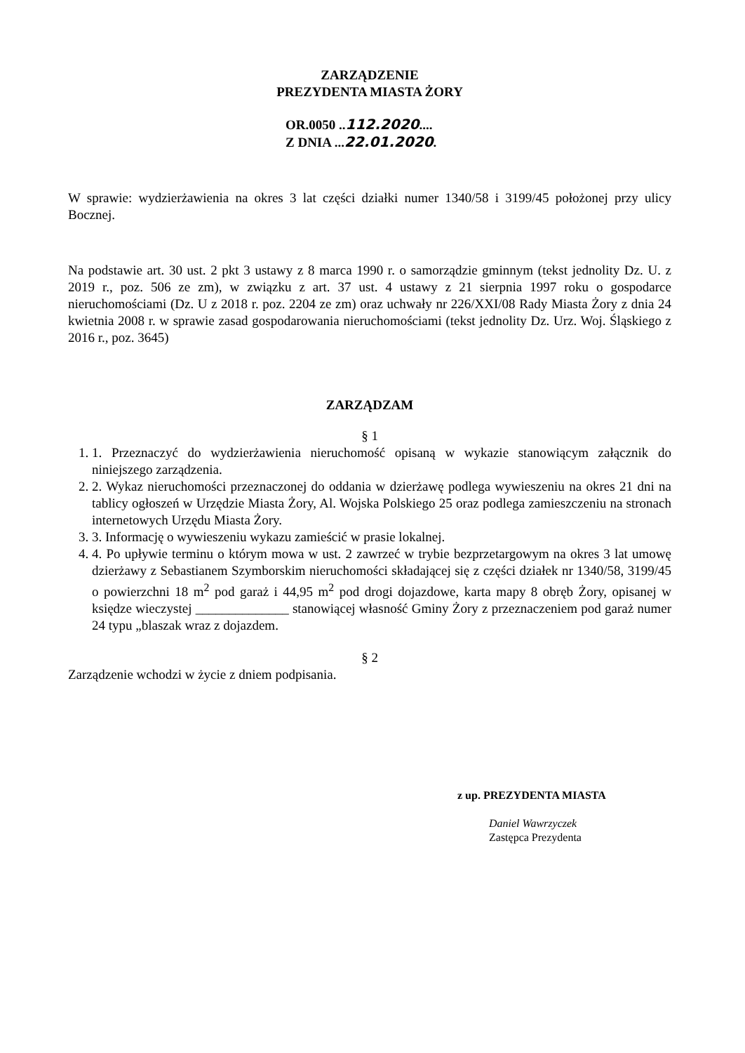ZARZĄDZENIE
PREZYDENTA MIASTA ŻORY
OR.0050 ..112.2020....
Z DNIA ...22.01.2020.
W sprawie: wydzierżawienia na okres 3 lat części działki numer 1340/58 i 3199/45 położonej przy ulicy Bocznej.
Na podstawie art. 30 ust. 2 pkt 3 ustawy z 8 marca 1990 r. o samorządzie gminnym (tekst jednolity Dz. U. z 2019 r., poz. 506 ze zm), w związku z art. 37 ust. 4 ustawy z 21 sierpnia 1997 roku o gospodarce nieruchomościami (Dz. U z 2018 r. poz. 2204 ze zm) oraz uchwały nr 226/XXI/08 Rady Miasta Żory z dnia 24 kwietnia 2008 r. w sprawie zasad gospodarowania nieruchomościami (tekst jednolity Dz. Urz. Woj. Śląskiego z 2016 r., poz. 3645)
ZARZĄDZAM
§ 1
1. 1. Przeznaczyć do wydzierżawienia nieruchomość opisaną w wykazie stanowiącym załącznik do niniejszego zarządzenia.
2. 2. Wykaz nieruchomości przeznaczonej do oddania w dzierżawę podlega wywieszeniu na okres 21 dni na tablicy ogłoszeń w Urzędzie Miasta Żory, Al. Wojska Polskiego 25 oraz podlega zamieszczeniu na stronach internetowych Urzędu Miasta Żory.
3. 3. Informację o wywieszeniu wykazu zamieścić w prasie lokalnej.
4. 4. Po upływie terminu o którym mowa w ust. 2 zawrzeć w trybie bezprzetargowym na okres 3 lat umowę dzierżawy z Sebastianem Szymborskim nieruchomości składającej się z części działek nr 1340/58, 3199/45 o powierzchni 18 m<sup>2</sup> pod garaż i 44,95 m<sup>2</sup> pod drogi dojazdowe, karta mapy 8 obręb Żory, opisanej w księdze wieczystej ______________ stanowiącej własność Gminy Żory z przeznaczeniem pod garaż numer 24 typu „blaszak wraz z dojazdem.
§ 2
Zarządzenie wchodzi w życie z dniem podpisania.
z up. PREZYDENTA MIASTA
Daniel Wawrzyczek
Zastępca Prezydenta